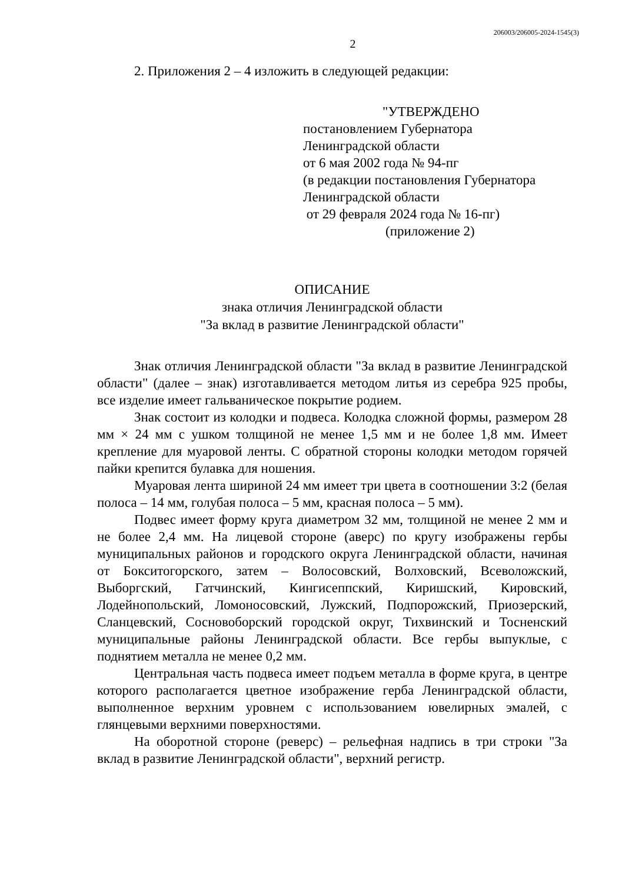206003/206005-2024-1545(3)
2
2. Приложения 2 – 4 изложить в следующей редакции:
"УТВЕРЖДЕНО
постановлением Губернатора
Ленинградской области
от 6 мая 2002 года № 94-пг
(в редакции постановления Губернатора
Ленинградской области
от 29 февраля 2024 года № 16-пг)
(приложение 2)
ОПИСАНИЕ
знака отличия Ленинградской области
"За вклад в развитие Ленинградской области"
Знак отличия Ленинградской области "За вклад в развитие Ленинградской области" (далее – знак) изготавливается методом литья из серебра 925 пробы, все изделие имеет гальваническое покрытие родием.
Знак состоит из колодки и подвеса. Колодка сложной формы, размером 28 мм × 24 мм с ушком толщиной не менее 1,5 мм и не более 1,8 мм. Имеет крепление для муаровой ленты. С обратной стороны колодки методом горячей пайки крепится булавка для ношения.
Муаровая лента шириной 24 мм имеет три цвета в соотношении 3:2 (белая полоса – 14 мм, голубая полоса – 5 мм, красная полоса – 5 мм).
Подвес имеет форму круга диаметром 32 мм, толщиной не менее 2 мм и не более 2,4 мм. На лицевой стороне (аверс) по кругу изображены гербы муниципальных районов и городского округа Ленинградской области, начиная от Бокситогорского, затем – Волосовский, Волховский, Всеволожский, Выборгский, Гатчинский, Кингисеппский, Киришский, Кировский, Лодейнопольский, Ломоносовский, Лужский, Подпорожский, Приозерский, Сланцевский, Сосновоборский городской округ, Тихвинский и Тосненский муниципальные районы Ленинградской области. Все гербы выпуклые, с поднятием металла не менее 0,2 мм.
Центральная часть подвеса имеет подъем металла в форме круга, в центре которого располагается цветное изображение герба Ленинградской области, выполненное верхним уровнем с использованием ювелирных эмалей, с глянцевыми верхними поверхностями.
На оборотной стороне (реверс) – рельефная надпись в три строки "За вклад в развитие Ленинградской области", верхний регистр.